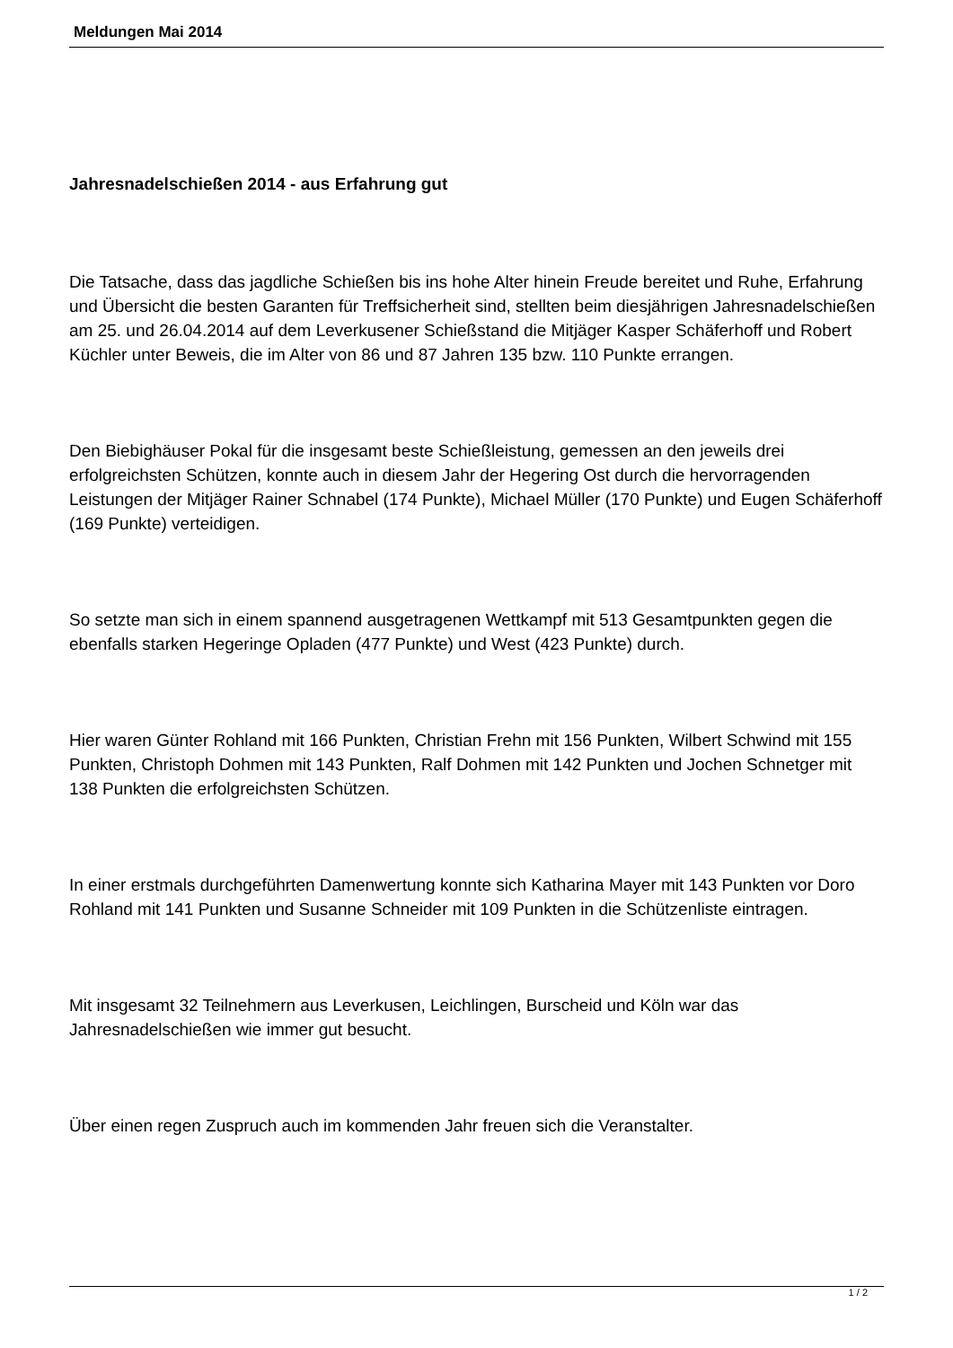Meldungen Mai 2014
Jahresnadelschießen 2014 - aus Erfahrung gut
Die Tatsache, dass das jagdliche Schießen bis ins hohe Alter hinein Freude bereitet und Ruhe, Erfahrung und Übersicht die besten Garanten für Treffsicherheit sind, stellten beim diesjährigen Jahresnadelschießen am 25. und 26.04.2014 auf dem Leverkusener Schießstand die Mitjäger Kasper Schäferhoff und Robert Küchler unter Beweis, die im Alter von 86 und 87 Jahren 135 bzw. 110 Punkte errangen.
Den Biebighäuser Pokal für die insgesamt beste Schießleistung, gemessen an den jeweils drei erfolgreichsten Schützen, konnte auch in diesem Jahr der Hegering Ost durch die hervorragenden Leistungen der Mitjäger Rainer Schnabel (174 Punkte), Michael Müller (170 Punkte) und Eugen Schäferhoff (169 Punkte) verteidigen.
So setzte man sich in einem spannend ausgetragenen Wettkampf mit 513 Gesamtpunkten gegen die ebenfalls starken Hegeringe Opladen (477 Punkte) und West (423 Punkte) durch.
Hier waren Günter Rohland mit 166 Punkten, Christian Frehn mit 156 Punkten, Wilbert Schwind mit 155 Punkten, Christoph Dohmen mit 143 Punkten, Ralf Dohmen mit 142 Punkten und Jochen Schnetger mit 138 Punkten die erfolgreichsten Schützen.
In einer erstmals durchgeführten Damenwertung konnte sich Katharina Mayer mit 143 Punkten vor Doro Rohland mit 141 Punkten und Susanne Schneider mit 109 Punkten in die Schützenliste eintragen.
Mit insgesamt 32 Teilnehmern aus Leverkusen, Leichlingen, Burscheid und Köln war das Jahresnadelschießen wie immer gut besucht.
Über einen regen Zuspruch auch im kommenden Jahr freuen sich die Veranstalter.
1 / 2